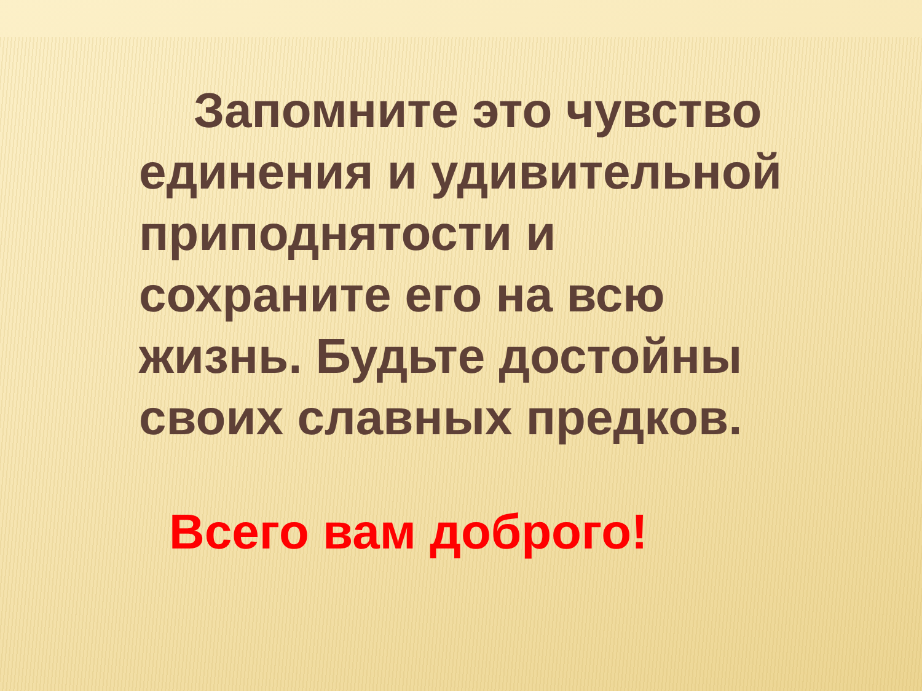Запомните это чувство единения и удивительной приподнятости и сохраните его на всю жизнь. Будьте достойны своих славных предков.
Всего вам доброго!